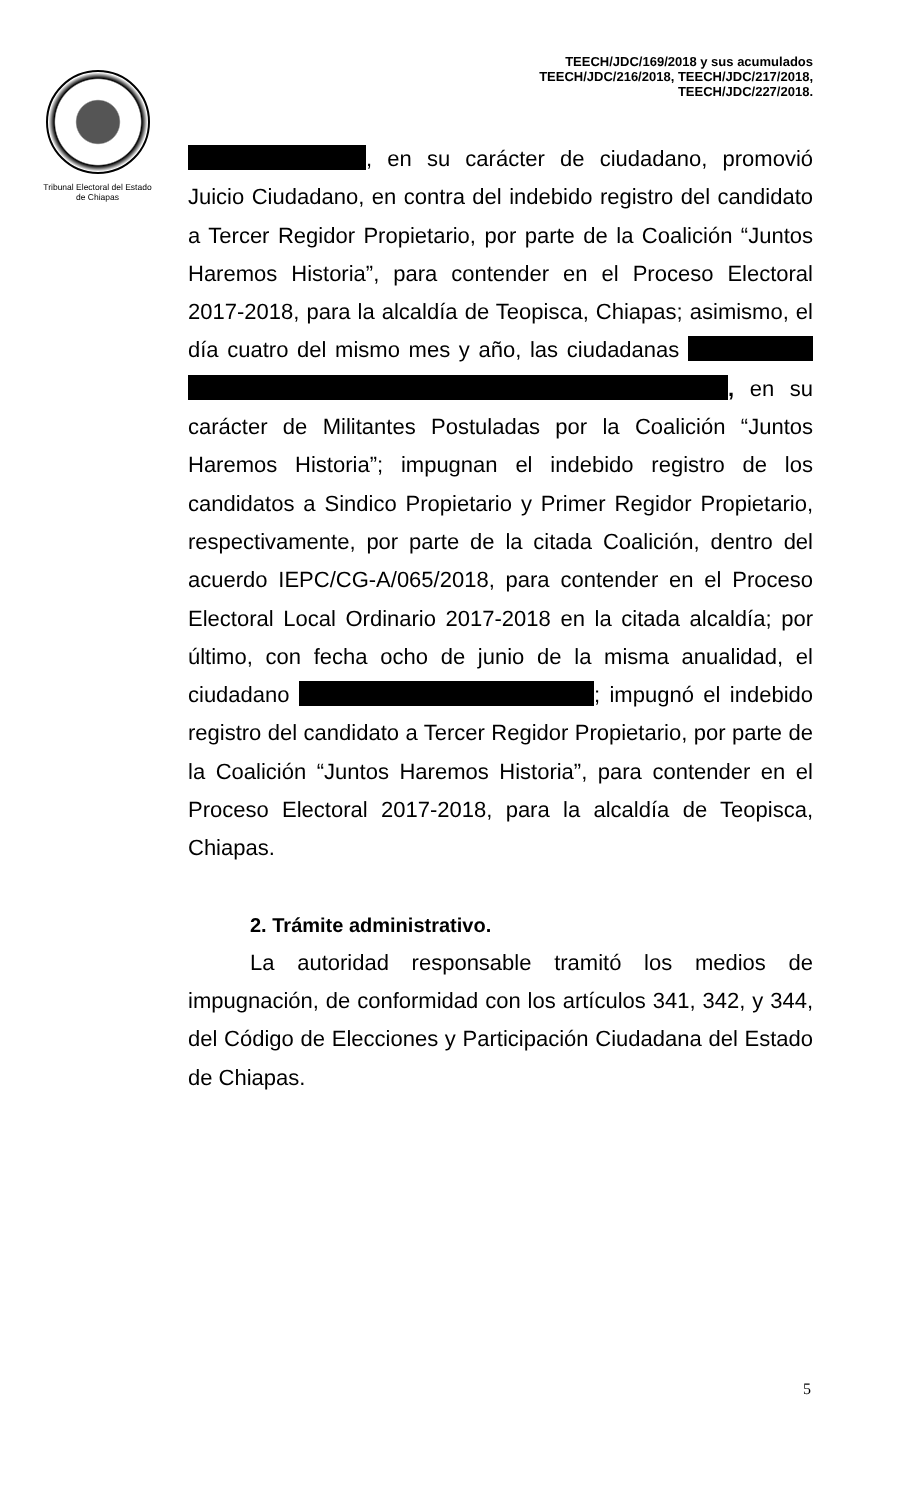TEECH/JDC/169/2018 y sus acumulados
TEECH/JDC/216/2018, TEECH/JDC/217/2018,
TEECH/JDC/227/2018.
Tribunal Electoral del Estado
de Chiapas
, en su carácter de ciudadano, promovió Juicio Ciudadano, en contra del indebido registro del candidato a Tercer Regidor Propietario, por parte de la Coalición “Juntos Haremos Historia”, para contender en el Proceso Electoral 2017-2018, para la alcaldía de Teopisca, Chiapas; asimismo, el día cuatro del mismo mes y año, las ciudadanas , en su carácter de Militantes Postuladas por la Coalición “Juntos Haremos Historia”; impugnan el indebido registro de los candidatos a Sindico Propietario y Primer Regidor Propietario, respectivamente, por parte de la citada Coalición, dentro del acuerdo IEPC/CG-A/065/2018, para contender en el Proceso Electoral Local Ordinario 2017-2018 en la citada alcaldía; por último, con fecha ocho de junio de la misma anualidad, el ciudadano ; impugnó el indebido registro del candidato a Tercer Regidor Propietario, por parte de la Coalición “Juntos Haremos Historia”, para contender en el Proceso Electoral 2017-2018, para la alcaldía de Teopisca, Chiapas.
2. Trámite administrativo.
La autoridad responsable tramitó los medios de impugnación, de conformidad con los artículos 341, 342, y 344, del Código de Elecciones y Participación Ciudadana del Estado de Chiapas.
5